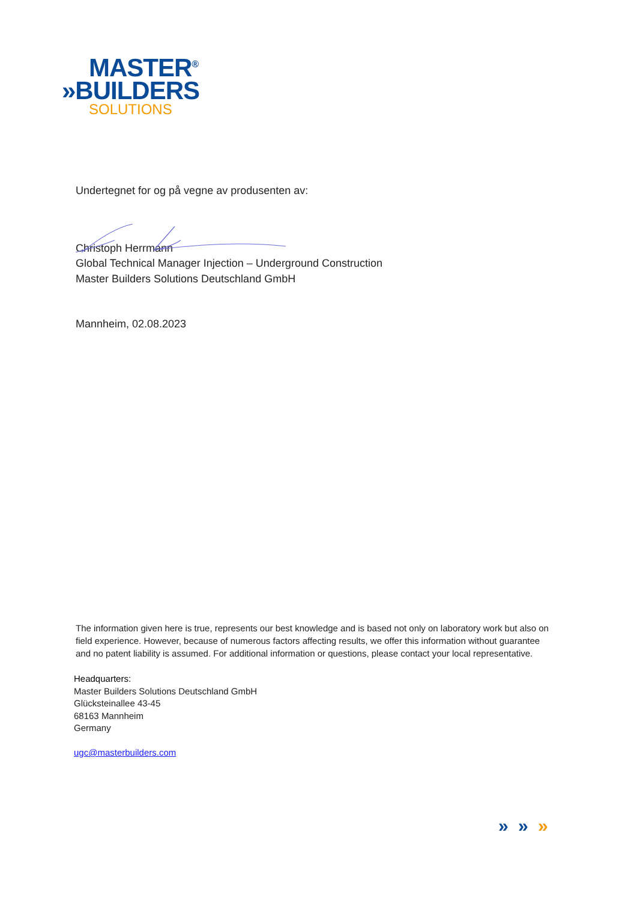MASTER<sup>®</sup>
»BUILDERS
SOLUTIONS
Undertegnet for og på vegne av produsenten av:
Christoph Herrmann
Global Technical Manager Injection – Underground Construction
Master Builders Solutions Deutschland GmbH
Mannheim, 02.08.2023
The information given here is true, represents our best knowledge and is based not only on laboratory work but also on field experience. However, because of numerous factors affecting results, we offer this information without guarantee and no patent liability is assumed. For additional information or questions, please contact your local representative.
Headquarters:
Master Builders Solutions Deutschland GmbH
Glücksteinallee 43-45
68163 Mannheim
Germany
ugc@masterbuilders.com
» » »